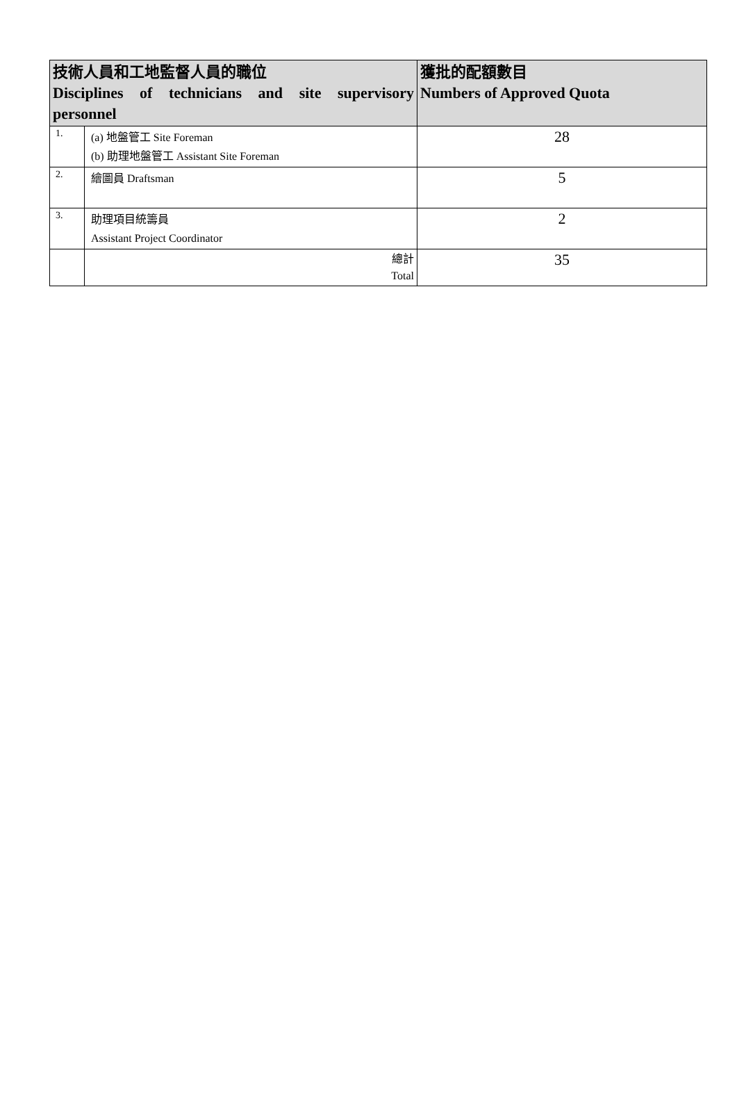| 技術人員和工地監督人員的職位 Disciplines of technicians and site supervisory personnel | | 獲批的配額數目 Numbers of Approved Quota |
| --- | --- | --- |
| 1. | (a) 地盤管工 Site Foreman (b) 助理地盤管工 Assistant Site Foreman | 28 |
| 2. | 繪圖員 Draftsman | 5 |
| 3. | 助理項目統籌員 Assistant Project Coordinator | 2 |
| | 總計 Total | 35 |